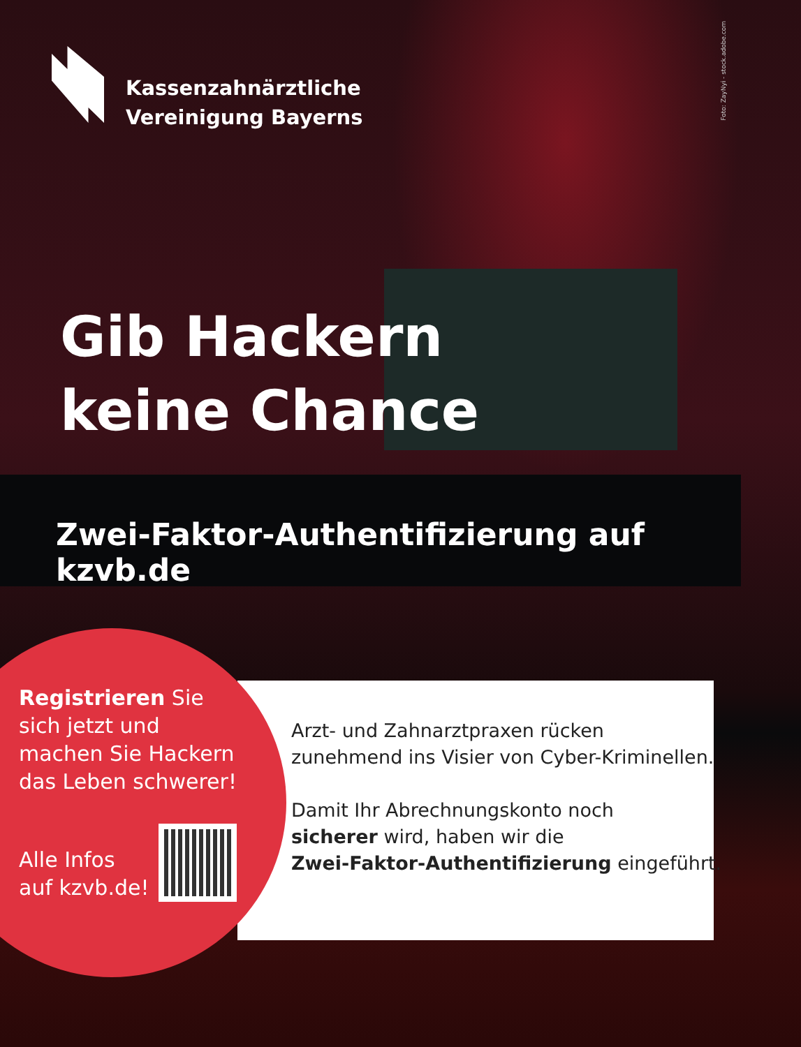Foto: ZayNyi - stock.adobe.com
Kassenzahnärztliche
Vereinigung Bayerns
Gib Hackern
keine Chance
Zwei-Faktor-Authentifizierung auf kzvb.de
Registrieren Sie sich jetzt und machen Sie Hackern das Leben schwerer!
Alle Infos
auf kzvb.de!
Arzt- und Zahnarztpraxen rücken
zunehmend ins Visier von Cyber-Kriminellen.
Damit Ihr Abrechnungskonto noch
sicherer wird, haben wir die
Zwei-Faktor-Authentifizierung eingeführt.